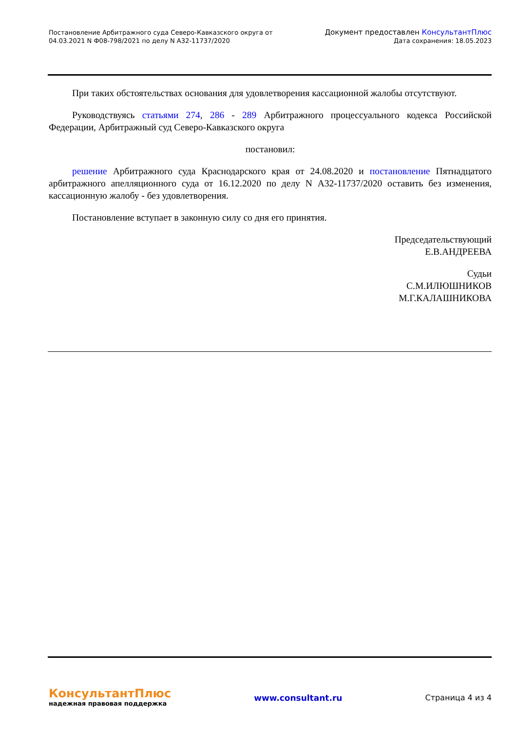Постановление Арбитражного суда Северо-Кавказского округа от
04.03.2021 N Ф08-798/2021 по делу N А32-11737/2020
Документ предоставлен КонсультантПлюс
Дата сохранения: 18.05.2023
При таких обстоятельствах основания для удовлетворения кассационной жалобы отсутствуют.
Руководствуясь статьями 274, 286 - 289 Арбитражного процессуального кодекса Российской Федерации, Арбитражный суд Северо-Кавказского округа
постановил:
решение Арбитражного суда Краснодарского края от 24.08.2020 и постановление Пятнадцатого арбитражного апелляционного суда от 16.12.2020 по делу N А32-11737/2020 оставить без изменения, кассационную жалобу - без удовлетворения.
Постановление вступает в законную силу со дня его принятия.
Председательствующий
Е.В.АНДРЕЕВА
Судьи
С.М.ИЛЮШНИКОВ
М.Г.КАЛАШНИКОВА
КонсультантПлюс
надежная правовая поддержка
www.consultant.ru Страница 4 из 4